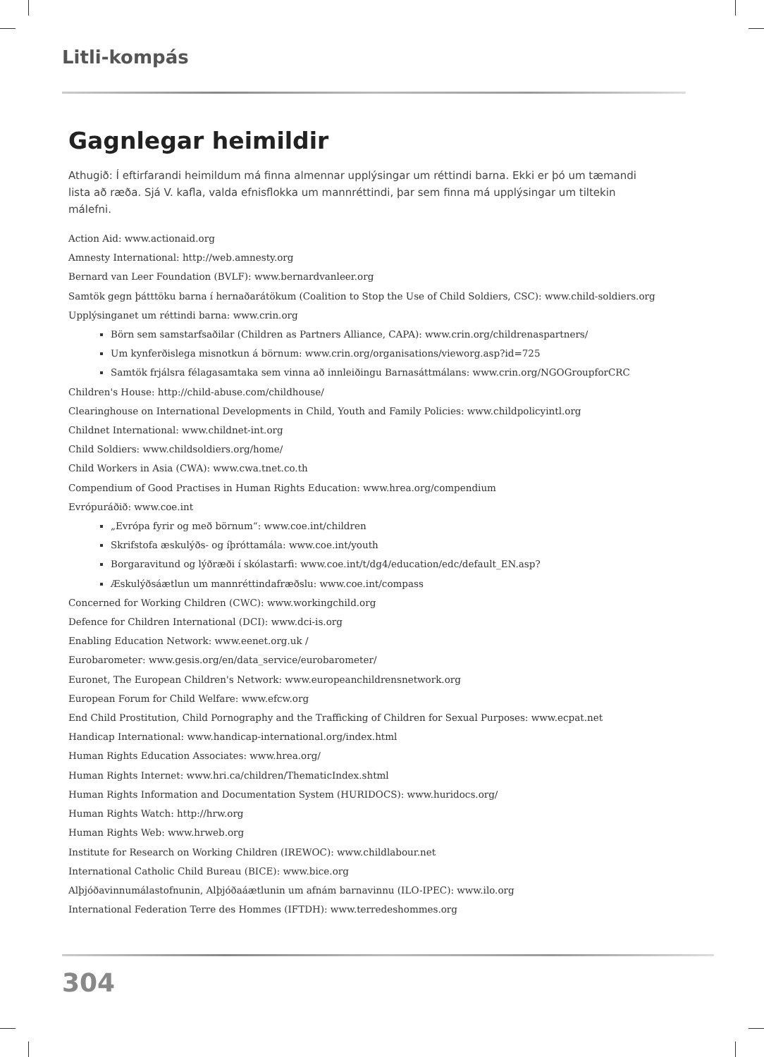Litli-kompás
Gagnlegar heimildir
Athugið: Í eftirfarandi heimildum má finna almennar upplýsingar um réttindi barna. Ekki er þó um tæmandi lista að ræða. Sjá V. kafla, valda efnisflokka um mannréttindi, þar sem finna má upplýsingar um tiltekin málefni.
Action Aid: www.actionaid.org
Amnesty International: http://web.amnesty.org
Bernard van Leer Foundation (BVLF): www.bernardvanleer.org
Samtök gegn þátttöku barna í hernaðarátökum (Coalition to Stop the Use of Child Soldiers, CSC): www.child-soldiers.org
Upplýsinganet um réttindi barna: www.crin.org
Börn sem samstarfsaðilar (Children as Partners Alliance, CAPA): www.crin.org/childrenaspartners/
Um kynferðislega misnotkun á börnum: www.crin.org/organisations/vieworg.asp?id=725
Samtök frjálsra félagasamtaka sem vinna að innleiðingu Barnasáttmálans: www.crin.org/NGOGroupforCRC
Children's House: http://child-abuse.com/childhouse/
Clearinghouse on International Developments in Child, Youth and Family Policies: www.childpolicyintl.org
Childnet International: www.childnet-int.org
Child Soldiers: www.childsoldiers.org/home/
Child Workers in Asia (CWA): www.cwa.tnet.co.th
Compendium of Good Practises in Human Rights Education: www.hrea.org/compendium
Evrópuráðið: www.coe.int
„Evrópa fyrir og með börnum“: www.coe.int/children
Skrifstofa æskulýðs- og íþróttamála: www.coe.int/youth
Borgaravitund og lýðræði í skólastarfi: www.coe.int/t/dg4/education/edc/default_EN.asp?
Æskulýðsáætlun um mannréttindafræðslu: www.coe.int/compass
Concerned for Working Children (CWC): www.workingchild.org
Defence for Children International (DCI): www.dci-is.org
Enabling Education Network: www.eenet.org.uk /
Eurobarometer: www.gesis.org/en/data_service/eurobarometer/
Euronet, The European Children's Network: www.europeanchildrensnetwork.org
European Forum for Child Welfare: www.efcw.org
End Child Prostitution, Child Pornography and the Trafficking of Children for Sexual Purposes: www.ecpat.net
Handicap International: www.handicap-international.org/index.html
Human Rights Education Associates: www.hrea.org/
Human Rights Internet: www.hri.ca/children/ThematicIndex.shtml
Human Rights Information and Documentation System (HURIDOCS): www.huridocs.org/
Human Rights Watch: http://hrw.org
Human Rights Web: www.hrweb.org
Institute for Research on Working Children (IREWOC): www.childlabour.net
International Catholic Child Bureau (BICE): www.bice.org
Alþjóðavinnumálastofnunin, Alþjóðaáætlunin um afnám barnavinnu (ILO-IPEC): www.ilo.org
International Federation Terre des Hommes (IFTDH): www.terredeshommes.org
304